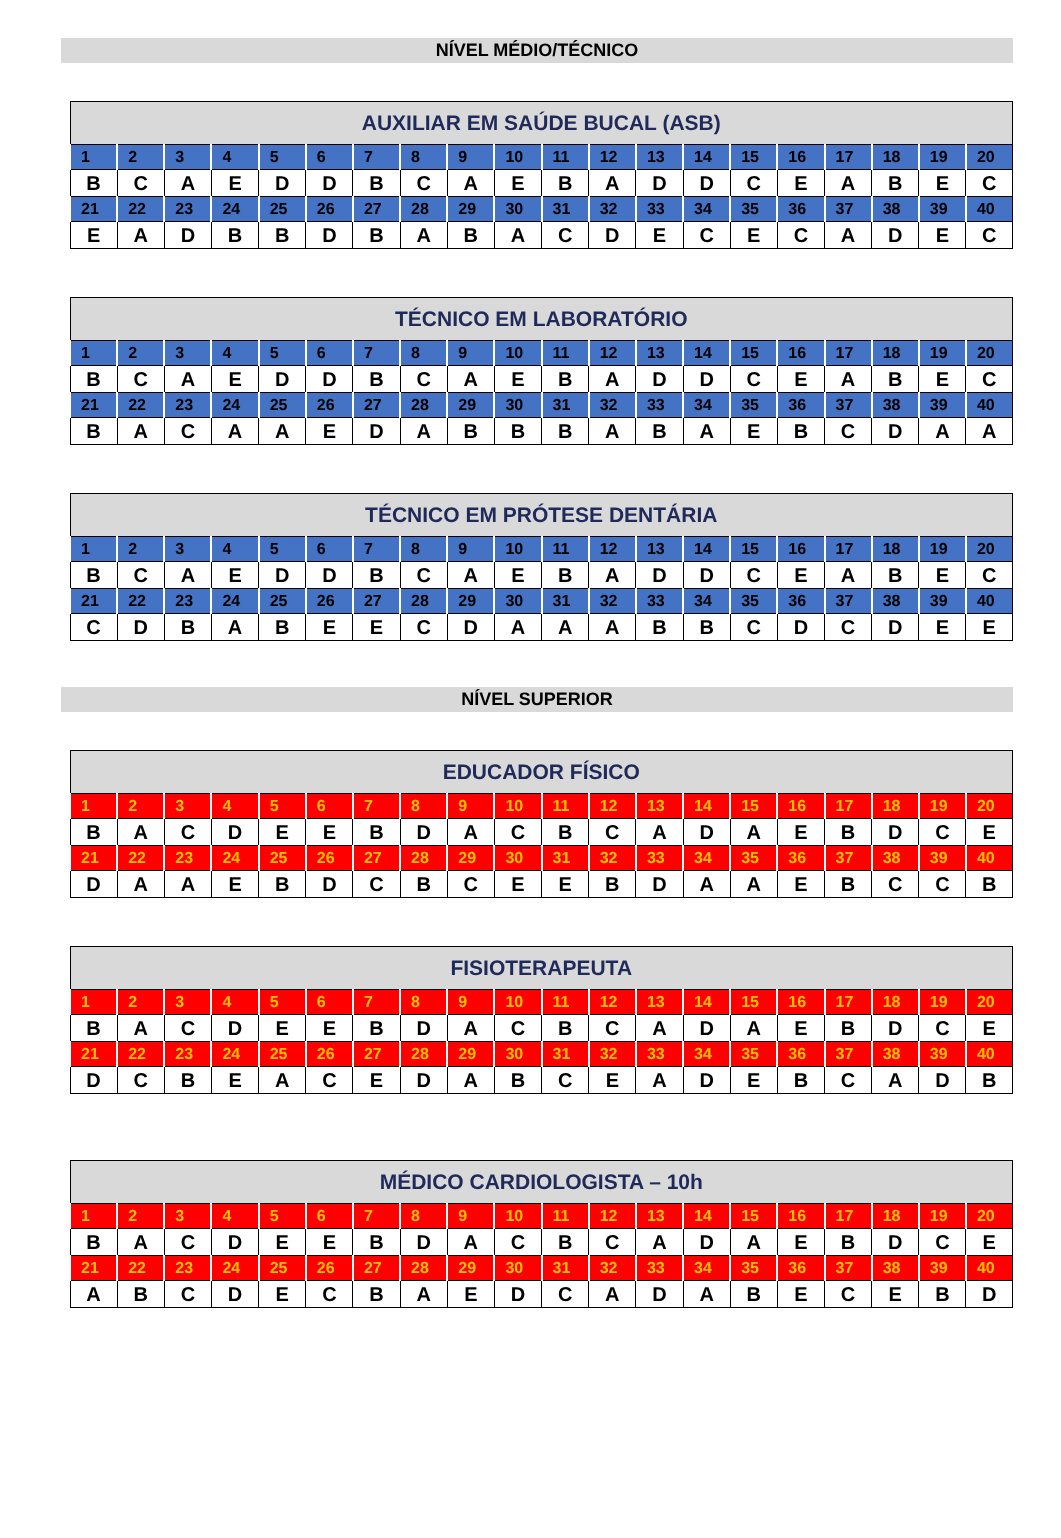NÍVEL MÉDIO/TÉCNICO
| AUXILIAR EM SAÚDE BUCAL (ASB) | | | | | | | | | | | | | | | | | | | |
| --- | --- | --- | --- | --- | --- | --- | --- | --- | --- | --- | --- | --- | --- | --- | --- | --- | --- | --- | --- |
| 1 | 2 | 3 | 4 | 5 | 6 | 7 | 8 | 9 | 10 | 11 | 12 | 13 | 14 | 15 | 16 | 17 | 18 | 19 | 20 |
| B | C | A | E | D | D | B | C | A | E | B | A | D | D | C | E | A | B | E | C |
| 21 | 22 | 23 | 24 | 25 | 26 | 27 | 28 | 29 | 30 | 31 | 32 | 33 | 34 | 35 | 36 | 37 | 38 | 39 | 40 |
| E | A | D | B | B | D | B | A | B | A | C | D | E | C | E | C | A | D | E | C |
| TÉCNICO EM LABORATÓRIO | | | | | | | | | | | | | | | | | | | |
| --- | --- | --- | --- | --- | --- | --- | --- | --- | --- | --- | --- | --- | --- | --- | --- | --- | --- | --- | --- |
| 1 | 2 | 3 | 4 | 5 | 6 | 7 | 8 | 9 | 10 | 11 | 12 | 13 | 14 | 15 | 16 | 17 | 18 | 19 | 20 |
| B | C | A | E | D | D | B | C | A | E | B | A | D | D | C | E | A | B | E | C |
| 21 | 22 | 23 | 24 | 25 | 26 | 27 | 28 | 29 | 30 | 31 | 32 | 33 | 34 | 35 | 36 | 37 | 38 | 39 | 40 |
| B | A | C | A | A | E | D | A | B | B | B | A | B | A | E | B | C | D | A | A |
| TÉCNICO EM PRÓTESE DENTÁRIA | | | | | | | | | | | | | | | | | | | |
| --- | --- | --- | --- | --- | --- | --- | --- | --- | --- | --- | --- | --- | --- | --- | --- | --- | --- | --- | --- |
| 1 | 2 | 3 | 4 | 5 | 6 | 7 | 8 | 9 | 10 | 11 | 12 | 13 | 14 | 15 | 16 | 17 | 18 | 19 | 20 |
| B | C | A | E | D | D | B | C | A | E | B | A | D | D | C | E | A | B | E | C |
| 21 | 22 | 23 | 24 | 25 | 26 | 27 | 28 | 29 | 30 | 31 | 32 | 33 | 34 | 35 | 36 | 37 | 38 | 39 | 40 |
| C | D | B | A | B | E | E | C | D | A | A | A | B | B | C | D | C | D | E | E |
NÍVEL SUPERIOR
| EDUCADOR FÍSICO | | | | | | | | | | | | | | | | | | | |
| --- | --- | --- | --- | --- | --- | --- | --- | --- | --- | --- | --- | --- | --- | --- | --- | --- | --- | --- | --- |
| 1 | 2 | 3 | 4 | 5 | 6 | 7 | 8 | 9 | 10 | 11 | 12 | 13 | 14 | 15 | 16 | 17 | 18 | 19 | 20 |
| B | A | C | D | E | E | B | D | A | C | B | C | A | D | A | E | B | D | C | E |
| 21 | 22 | 23 | 24 | 25 | 26 | 27 | 28 | 29 | 30 | 31 | 32 | 33 | 34 | 35 | 36 | 37 | 38 | 39 | 40 |
| D | A | A | E | B | D | C | B | C | E | E | B | D | A | A | E | B | C | C | B |
| FISIOTERAPEUTA | | | | | | | | | | | | | | | | | | | |
| --- | --- | --- | --- | --- | --- | --- | --- | --- | --- | --- | --- | --- | --- | --- | --- | --- | --- | --- | --- |
| 1 | 2 | 3 | 4 | 5 | 6 | 7 | 8 | 9 | 10 | 11 | 12 | 13 | 14 | 15 | 16 | 17 | 18 | 19 | 20 |
| B | A | C | D | E | E | B | D | A | C | B | C | A | D | A | E | B | D | C | E |
| 21 | 22 | 23 | 24 | 25 | 26 | 27 | 28 | 29 | 30 | 31 | 32 | 33 | 34 | 35 | 36 | 37 | 38 | 39 | 40 |
| D | C | B | E | A | C | E | D | A | B | C | E | A | D | E | B | C | A | D | B |
| MÉDICO CARDIOLOGISTA – 10h | | | | | | | | | | | | | | | | | | | |
| --- | --- | --- | --- | --- | --- | --- | --- | --- | --- | --- | --- | --- | --- | --- | --- | --- | --- | --- | --- |
| 1 | 2 | 3 | 4 | 5 | 6 | 7 | 8 | 9 | 10 | 11 | 12 | 13 | 14 | 15 | 16 | 17 | 18 | 19 | 20 |
| B | A | C | D | E | E | B | D | A | C | B | C | A | D | A | E | B | D | C | E |
| 21 | 22 | 23 | 24 | 25 | 26 | 27 | 28 | 29 | 30 | 31 | 32 | 33 | 34 | 35 | 36 | 37 | 38 | 39 | 40 |
| A | B | C | D | E | C | B | A | E | D | C | A | D | A | B | E | C | E | B | D |